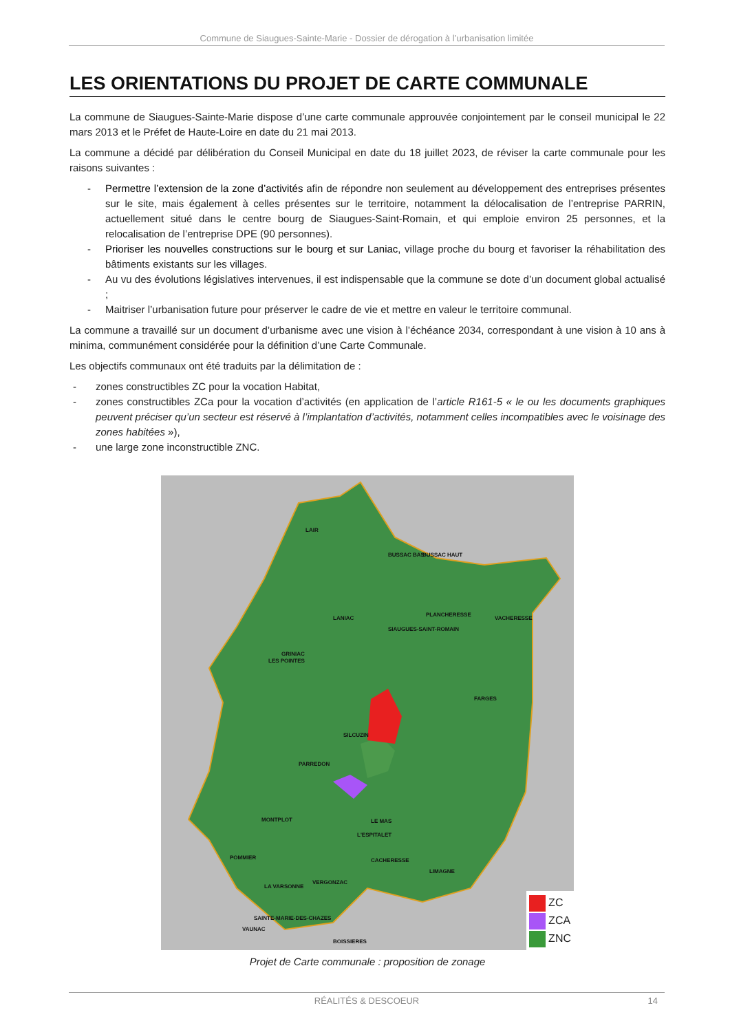Commune de Siaugues-Sainte-Marie - Dossier de dérogation à l’urbanisation limitée
LES ORIENTATIONS DU PROJET DE CARTE COMMUNALE
La commune de Siaugues-Sainte-Marie dispose d’une carte communale approuvée conjointement par le conseil municipal le 22 mars 2013 et le Préfet de Haute-Loire en date du 21 mai 2013.
La commune a décidé par délibération du Conseil Municipal en date du 18 juillet 2023, de réviser la carte communale pour les raisons suivantes :
- Permettre l’extension de la zone d’activités afin de répondre non seulement au développement des entreprises présentes sur le site, mais également à celles présentes sur le territoire, notamment la délocalisation de l’entreprise PARRIN, actuellement situé dans le centre bourg de Siaugues-Saint-Romain, et qui emploie environ 25 personnes, et la relocalisation de l’entreprise DPE (90 personnes).
- Prioriser les nouvelles constructions sur le bourg et sur Laniac, village proche du bourg et favoriser la réhabilitation des bâtiments existants sur les villages.
- Au vu des évolutions législatives intervenues, il est indispensable que la commune se dote d’un document global actualisé ;
- Maitriser l’urbanisation future pour préserver le cadre de vie et mettre en valeur le territoire communal.
La commune a travaillé sur un document d’urbanisme avec une vision à l’échéance 2034, correspondant à une vision à 10 ans à minima, communément considérée pour la définition d’une Carte Communale.
Les objectifs communaux ont été traduits par la délimitation de :
- zones constructibles ZC pour la vocation Habitat,
- zones constructibles ZCa pour la vocation d’activités (en application de l’article R161-5 « le ou les documents graphiques peuvent préciser qu’un secteur est réservé à l’implantation d’activités, notamment celles incompatibles avec le voisinage des zones habitées »),
- une large zone inconstructible ZNC.
LAIR
BUSSAC BAS
BUSSAC HAUT
LANIAC
PLANCHERESSE
VACHERESSE
SIAUGUES-SAINT-ROMAIN
GRINIAC
LES POINTES
FARGES
SILCUZIN
PARREDON
MONTPLOT
LE MAS
L'ESPITALET
POMMIER
CACHERESSE
LIMAGNE
VERGONZAC
LA VARSONNE
SAINTE-MARIE-DES-CHAZES
VAUNAC
BOISSIERES
ZC
ZCA
ZNC
Projet de Carte communale : proposition de zonage
RÉALITÉS & DESCOEUR 14